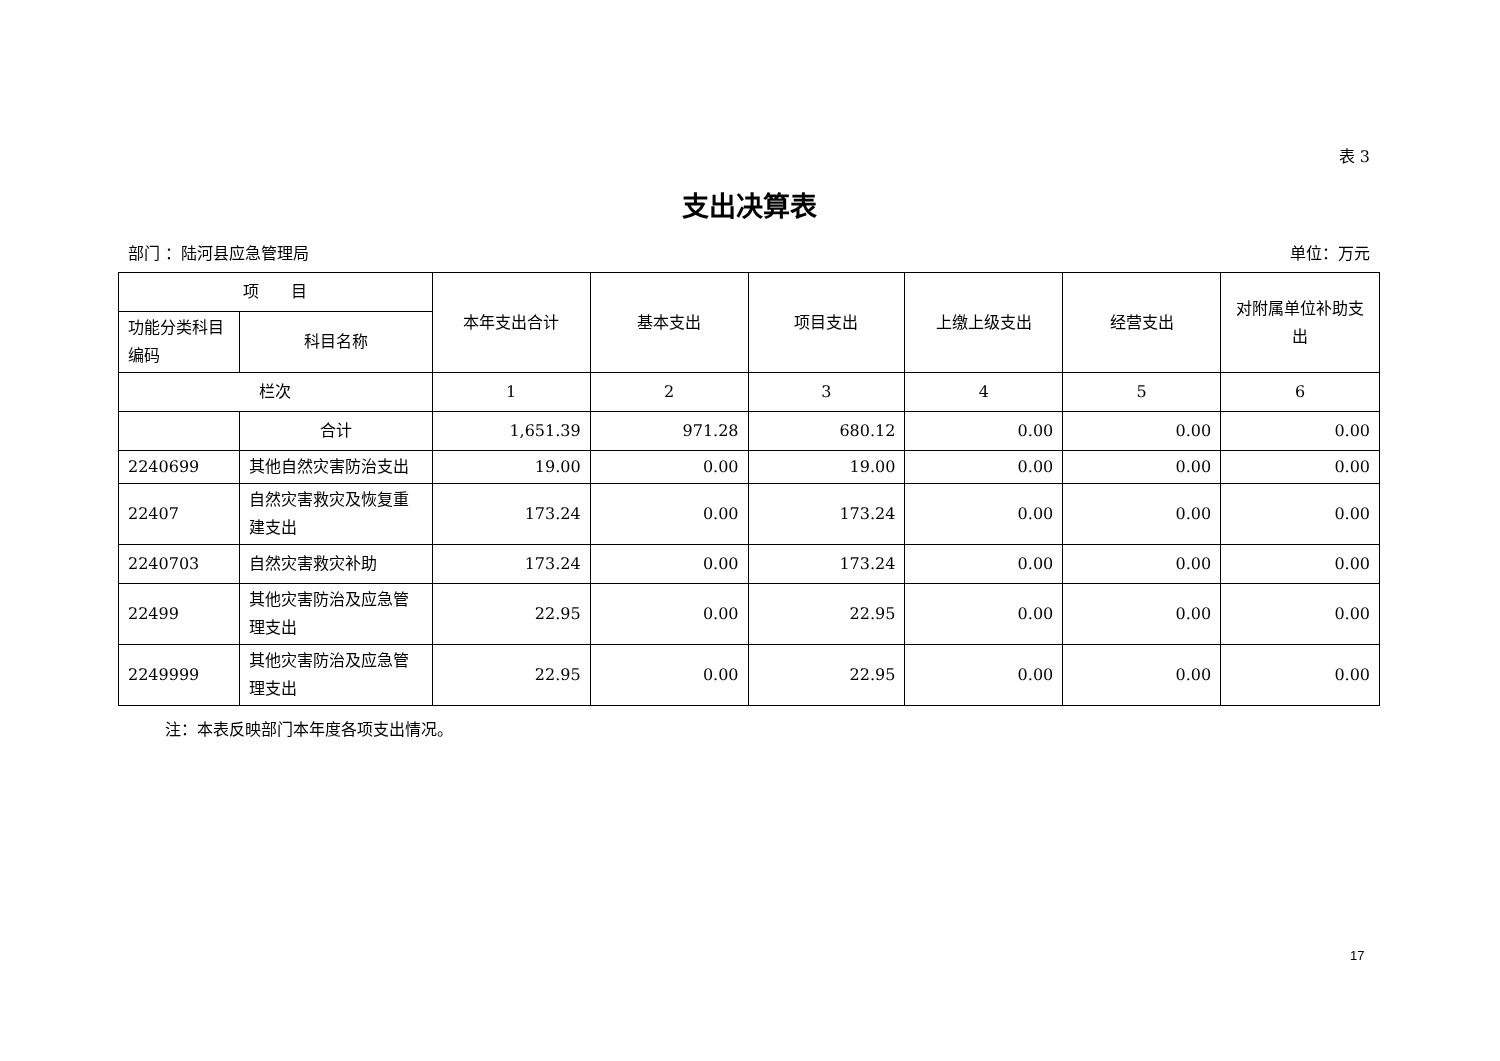表 3
支出决算表
部门 ：陆河县应急管理局 单位：万元
| 项 目 | | 本年支出合计 | 基本支出 | 项目支出 | 上缴上级支出 | 经营支出 | 对附属单位补助支出 |
| --- | --- | --- | --- | --- | --- | --- | --- |
| 功能分类科目编码 | 科目名称 | | | | | | |
| 栏次 | | 1 | 2 | 3 | 4 | 5 | 6 |
| | 合计 | 1,651.39 | 971.28 | 680.12 | 0.00 | 0.00 | 0.00 |
| 2240699 | 其他自然灾害防治支出 | 19.00 | 0.00 | 19.00 | 0.00 | 0.00 | 0.00 |
| 22407 | 自然灾害救灾及恢复重建支出 | 173.24 | 0.00 | 173.24 | 0.00 | 0.00 | 0.00 |
| 2240703 | 自然灾害救灾补助 | 173.24 | 0.00 | 173.24 | 0.00 | 0.00 | 0.00 |
| 22499 | 其他灾害防治及应急管理支出 | 22.95 | 0.00 | 22.95 | 0.00 | 0.00 | 0.00 |
| 2249999 | 其他灾害防治及应急管理支出 | 22.95 | 0.00 | 22.95 | 0.00 | 0.00 | 0.00 |
注：本表反映部门本年度各项支出情况。
17